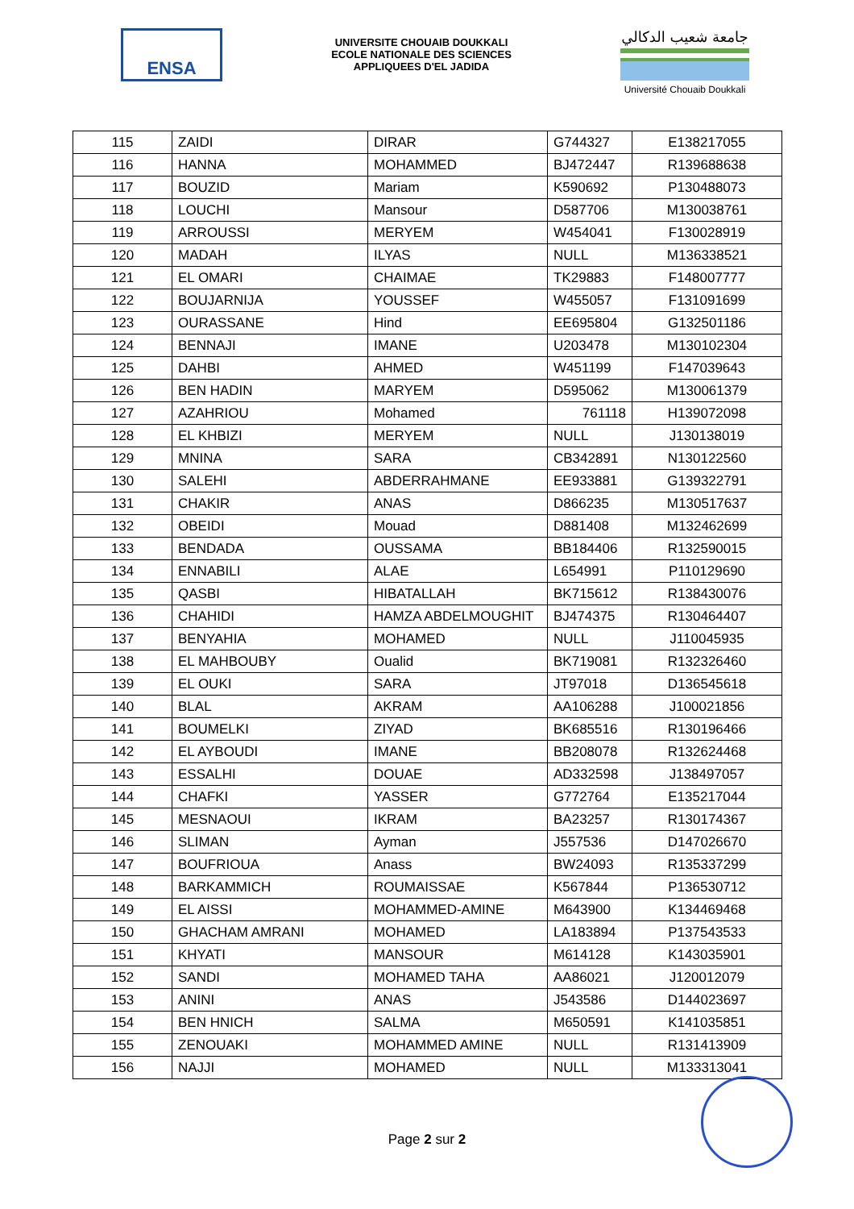ENSA
UNIVERSITE CHOUAIB DOUKKALI
ECOLE NATIONALE DES SCIENCES
APPLIQUEES D'EL JADIDA
جامعة شعيب الدكالي
Université Chouaib Doukkali
| 115 | ZAIDI | DIRAR | G744327 | E138217055 |
| 116 | HANNA | MOHAMMED | BJ472447 | R139688638 |
| 117 | BOUZID | Mariam | K590692 | P130488073 |
| 118 | LOUCHI | Mansour | D587706 | M130038761 |
| 119 | ARROUSSI | MERYEM | W454041 | F130028919 |
| 120 | MADAH | ILYAS | NULL | M136338521 |
| 121 | EL OMARI | CHAIMAE | TK29883 | F148007777 |
| 122 | BOUJARNIJA | YOUSSEF | W455057 | F131091699 |
| 123 | OURASSANE | Hind | EE695804 | G132501186 |
| 124 | BENNAJI | IMANE | U203478 | M130102304 |
| 125 | DAHBI | AHMED | W451199 | F147039643 |
| 126 | BEN HADIN | MARYEM | D595062 | M130061379 |
| 127 | AZAHRIOU | Mohamed | 761118 | H139072098 |
| 128 | EL KHBIZI | MERYEM | NULL | J130138019 |
| 129 | MNINA | SARA | CB342891 | N130122560 |
| 130 | SALEHI | ABDERRAHMANE | EE933881 | G139322791 |
| 131 | CHAKIR | ANAS | D866235 | M130517637 |
| 132 | OBEIDI | Mouad | D881408 | M132462699 |
| 133 | BENDADA | OUSSAMA | BB184406 | R132590015 |
| 134 | ENNABILI | ALAE | L654991 | P110129690 |
| 135 | QASBI | HIBATALLAH | BK715612 | R138430076 |
| 136 | CHAHIDI | HAMZA ABDELMOUGHIT | BJ474375 | R130464407 |
| 137 | BENYAHIA | MOHAMED | NULL | J110045935 |
| 138 | EL MAHBOUBY | Oualid | BK719081 | R132326460 |
| 139 | EL OUKI | SARA | JT97018 | D136545618 |
| 140 | BLAL | AKRAM | AA106288 | J100021856 |
| 141 | BOUMELKI | ZIYAD | BK685516 | R130196466 |
| 142 | EL AYBOUDI | IMANE | BB208078 | R132624468 |
| 143 | ESSALHI | DOUAE | AD332598 | J138497057 |
| 144 | CHAFKI | YASSER | G772764 | E135217044 |
| 145 | MESNAOUI | IKRAM | BA23257 | R130174367 |
| 146 | SLIMAN | Ayman | J557536 | D147026670 |
| 147 | BOUFRIOUA | Anass | BW24093 | R135337299 |
| 148 | BARKAMMICH | ROUMAISSAE | K567844 | P136530712 |
| 149 | EL AISSI | MOHAMMED-AMINE | M643900 | K134469468 |
| 150 | GHACHAM AMRANI | MOHAMED | LA183894 | P137543533 |
| 151 | KHYATI | MANSOUR | M614128 | K143035901 |
| 152 | SANDI | MOHAMED TAHA | AA86021 | J120012079 |
| 153 | ANINI | ANAS | J543586 | D144023697 |
| 154 | BEN HNICH | SALMA | M650591 | K141035851 |
| 155 | ZENOUAKI | MOHAMMED AMINE | NULL | R131413909 |
| 156 | NAJJI | MOHAMED | NULL | M133313041 |
Page 2 sur 2